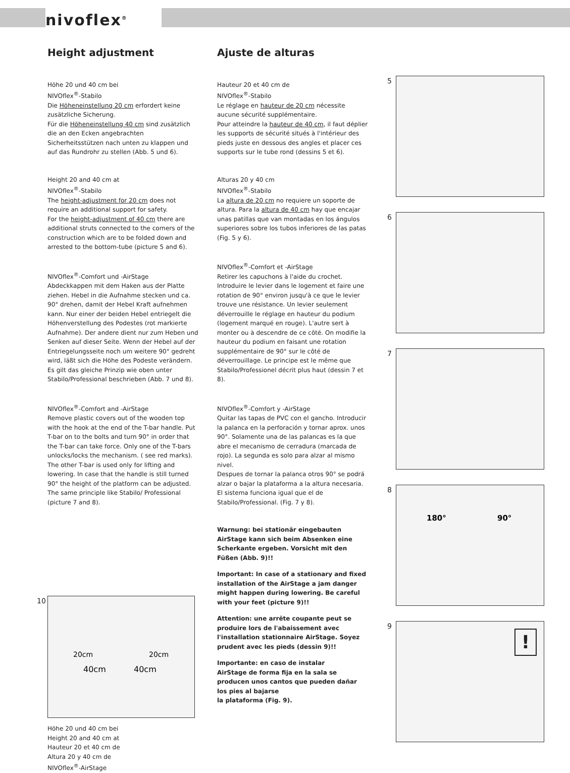nivoflex<sup>®</sup>
Height adjustment
Höhe 20 und 40 cm bei
NIVOflex<sup>®</sup>-Stabilo
Die Höheneinstellung 20 cm erfordert keine zusätzliche Sicherung.
Für die Höheneinstellung 40 cm sind zusätzlich die an den Ecken angebrachten Sicherheitsstützen nach unten zu klappen und auf das Rundrohr zu stellen (Abb. 5 und 6).
Height 20 and 40 cm at
NIVOflex<sup>®</sup>-Stabilo
The height-adjustment for 20 cm does not require an additional support for safety.
For the height-adjustment of 40 cm there are additional struts connected to the corners of the construction which are to be folded down and arrested to the bottom-tube (picture 5 and 6).
NIVOflex<sup>®</sup>-Comfort und -AirStage
Abdeckkappen mit dem Haken aus der Platte ziehen. Hebel in die Aufnahme stecken und ca. 90° drehen, damit der Hebel Kraft aufnehmen kann. Nur einer der beiden Hebel entriegelt die Höhenverstellung des Podestes (rot markierte Aufnahme). Der andere dient nur zum Heben und Senken auf dieser Seite. Wenn der Hebel auf der Entriegelungsseite noch um weitere 90° gedreht wird, läßt sich die Höhe des Podeste verändern. Es gilt das gleiche Prinzip wie oben unter Stabilo/Professional beschrieben (Abb. 7 und 8).
NIVOflex<sup>®</sup>-Comfort and -AirStage
Remove plastic covers out of the wooden top with the hook at the end of the T-bar handle. Put T-bar on to the bolts and turn 90° in order that the T-bar can take force. Only one of the T-bars unlocks/locks the mechanism. ( see red marks). The other T-bar is used only for lifting and lowering. In case that the handle is still turned 90° the height of the platform can be adjusted. The same principle like Stabilo/ Professional (picture 7 and 8).
10
20cm
20cm
40cm
40cm
Höhe 20 und 40 cm bei
Height 20 and 40 cm at
Hauteur 20 et 40 cm de
Altura 20 y 40 cm de
NIVOflex<sup>®</sup>-AirStage
Ajuste de alturas
Hauteur 20 et 40 cm de
NIVOflex<sup>®</sup>-Stabilo
Le réglage en hauteur de 20 cm nécessite aucune sécurité supplémentaire.
Pour atteindre la hauteur de 40 cm, il faut déplier les supports de sécurité situés à l'intérieur des pieds juste en dessous des angles et placer ces supports sur le tube rond (dessins 5 et 6).
Alturas 20 y 40 cm
NIVOflex<sup>®</sup>-Stabilo
La altura de 20 cm no requiere un soporte de altura. Para la altura de 40 cm hay que encajar unas patillas que van montadas en los ángulos superiores sobre los tubos inferiores de las patas (Fig. 5 y 6).
NIVOflex<sup>®</sup>-Comfort et -AirStage
Retirer les capuchons à l'aide du crochet. Introduire le levier dans le logement et faire une rotation de 90° environ jusqu'à ce que le levier trouve une résistance. Un levier seulement déverrouille le réglage en hauteur du podium (logement marqué en rouge). L'autre sert à monter ou à descendre de ce côté. On modifie la hauteur du podium en faisant une rotation supplémentaire de 90° sur le côté de déverrouillage. Le principe est le même que Stabilo/Professionel décrit plus haut (dessin 7 et 8).
NIVOflex<sup>®</sup>-Comfort y -AirStage
Quitar las tapas de PVC con el gancho. Introducir la palanca en la perforación y tornar aprox. unos 90°. Solamente una de las palancas es la que abre el mecanismo de cerradura (marcada de rojo). La segunda es solo para alzar al mismo nivel.
Despues de tornar la palanca otros 90° se podrá alzar o bajar la plataforma a la altura necesaria. El sistema funciona igual que el de Stabilo/Professional. (Fig. 7 y 8).
Warnung: bei stationär eingebauten AirStage kann sich beim Absenken eine Scherkante ergeben. Vorsicht mit den Füßen (Abb. 9)!!
Important: In case of a stationary and fixed installation of the AirStage a jam danger might happen during lowering. Be careful with your feet (picture 9)!!
Attention: une arrête coupante peut se produire lors de l'abaissement avec l'installation stationnaire AirStage. Soyez prudent avec les pieds (dessin 9)!!
Importante: en caso de instalar
AirStage de forma fija en la sala se producen unos cantos que pueden dañar los pies al bajarse
la plataforma (Fig. 9).
5
6
7
8
180°
90°
9
!